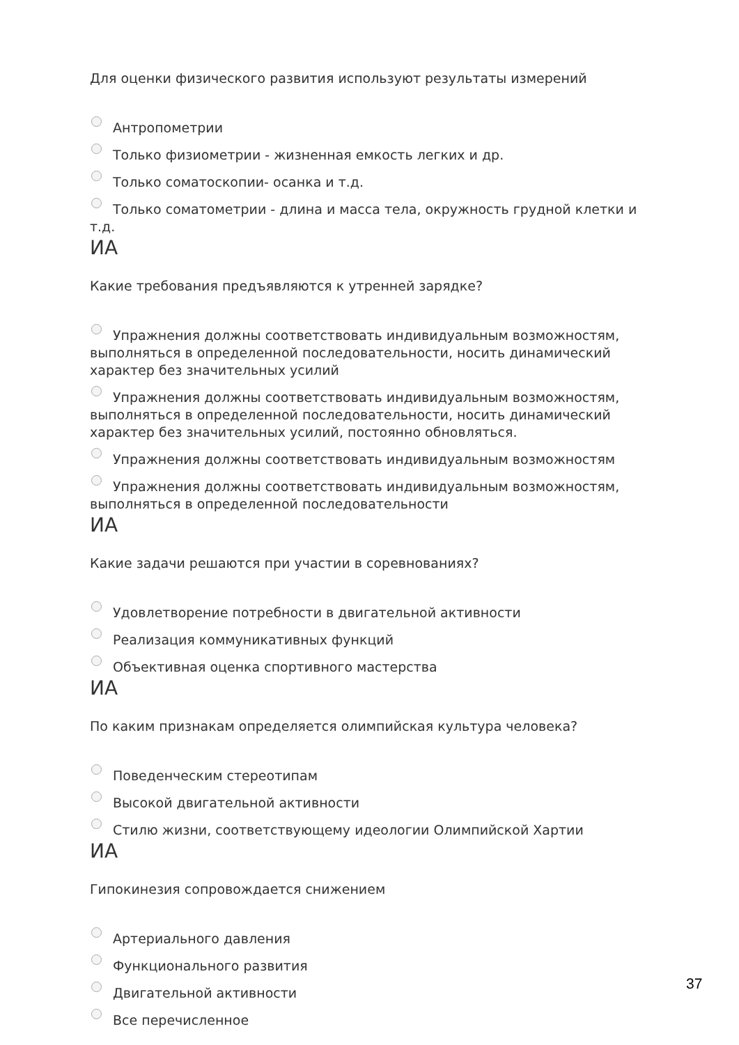Для оценки физического развития используют результаты измерений
Антропометрии
Только физиометрии - жизненная емкость легких и др.
Только соматоскопии- осанка и т.д.
Только соматометрии - длина и масса тела, окружность грудной клетки и т.д.
ИА
Какие требования предъявляются к утренней зарядке?
Упражнения должны соответствовать индивидуальным возможностям, выполняться в определенной последовательности, носить динамический характер без значительных усилий
Упражнения должны соответствовать индивидуальным возможностям, выполняться в определенной последовательности, носить динамический характер без значительных усилий, постоянно обновляться.
Упражнения должны соответствовать индивидуальным возможностям
Упражнения должны соответствовать индивидуальным возможностям, выполняться в определенной последовательности
ИА
Какие задачи решаются при участии в соревнованиях?
Удовлетворение потребности в двигательной активности
Реализация коммуникативных функций
Объективная оценка спортивного мастерства
ИА
По каким признакам определяется олимпийская культура человека?
Поведенческим стереотипам
Высокой двигательной активности
Стилю жизни, соответствующему идеологии Олимпийской Хартии
ИА
Гипокинезия сопровождается снижением
Артериального давления
Функционального развития
Двигательной активности
Все перечисленное
37